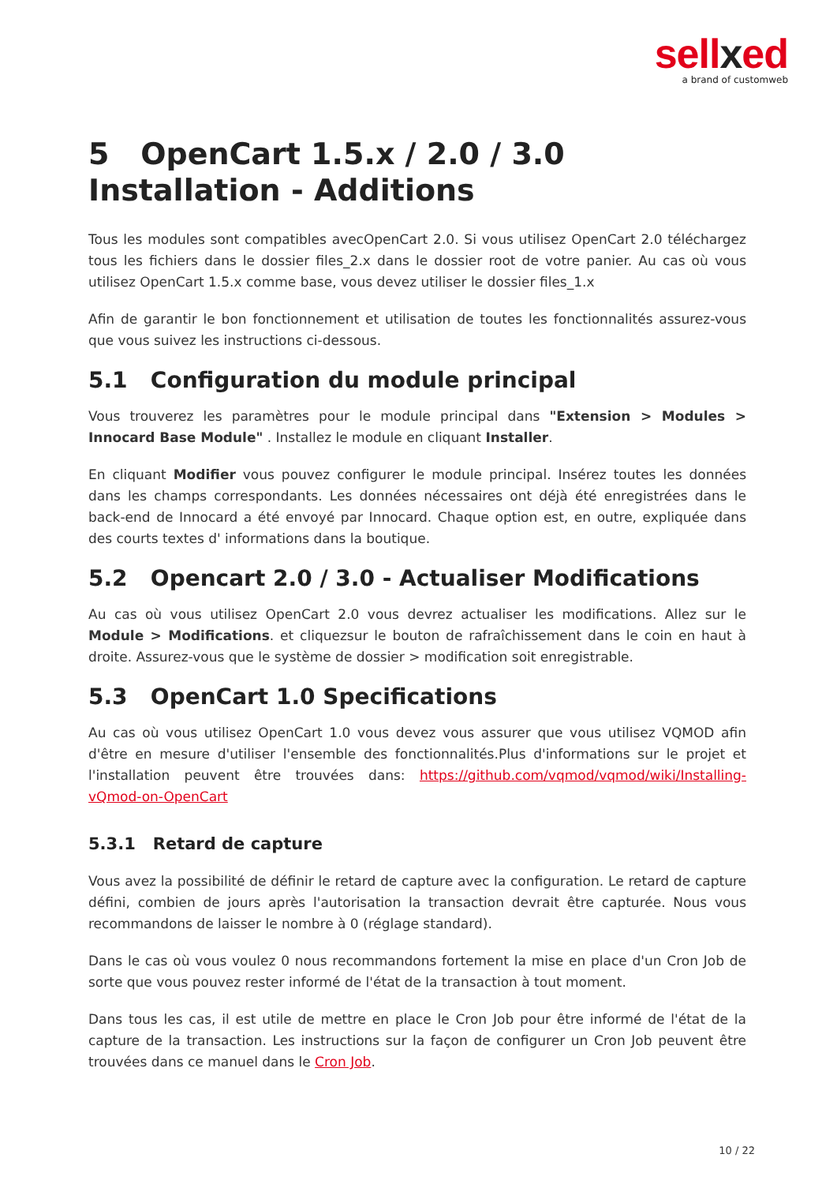sellxed
a brand of customweb
5 OpenCart 1.5.x / 2.0 / 3.0 Installation - Additions
Tous les modules sont compatibles avecOpenCart 2.0. Si vous utilisez OpenCart 2.0 téléchargez tous les fichiers dans le dossier files_2.x dans le dossier root de votre panier. Au cas où vous utilisez OpenCart 1.5.x comme base, vous devez utiliser le dossier files_1.x
Afin de garantir le bon fonctionnement et utilisation de toutes les fonctionnalités assurez-vous que vous suivez les instructions ci-dessous.
5.1 Configuration du module principal
Vous trouverez les paramètres pour le module principal dans "Extension > Modules > Innocard Base Module" . Installez le module en cliquant Installer.
En cliquant Modifier vous pouvez configurer le module principal. Insérez toutes les données dans les champs correspondants. Les données nécessaires ont déjà été enregistrées dans le back-end de Innocard a été envoyé par Innocard. Chaque option est, en outre, expliquée dans des courts textes d' informations dans la boutique.
5.2 Opencart 2.0 / 3.0 - Actualiser Modifications
Au cas où vous utilisez OpenCart 2.0 vous devrez actualiser les modifications. Allez sur le Module > Modifications. et cliquezsur le bouton de rafraîchissement dans le coin en haut à droite. Assurez-vous que le système de dossier > modification soit enregistrable.
5.3 OpenCart 1.0 Specifications
Au cas où vous utilisez OpenCart 1.0 vous devez vous assurer que vous utilisez VQMOD afin d'être en mesure d'utiliser l'ensemble des fonctionnalités.Plus d'informations sur le projet et l'installation peuvent être trouvées dans: https://github.com/vqmod/vqmod/wiki/Installing-vQmod-on-OpenCart
5.3.1 Retard de capture
Vous avez la possibilité de définir le retard de capture avec la configuration. Le retard de capture défini, combien de jours après l'autorisation la transaction devrait être capturée. Nous vous recommandons de laisser le nombre à 0 (réglage standard).
Dans le cas où vous voulez 0 nous recommandons fortement la mise en place d'un Cron Job de sorte que vous pouvez rester informé de l'état de la transaction à tout moment.
Dans tous les cas, il est utile de mettre en place le Cron Job pour être informé de l'état de la capture de la transaction. Les instructions sur la façon de configurer un Cron Job peuvent être trouvées dans ce manuel dans le Cron Job.
10 / 22